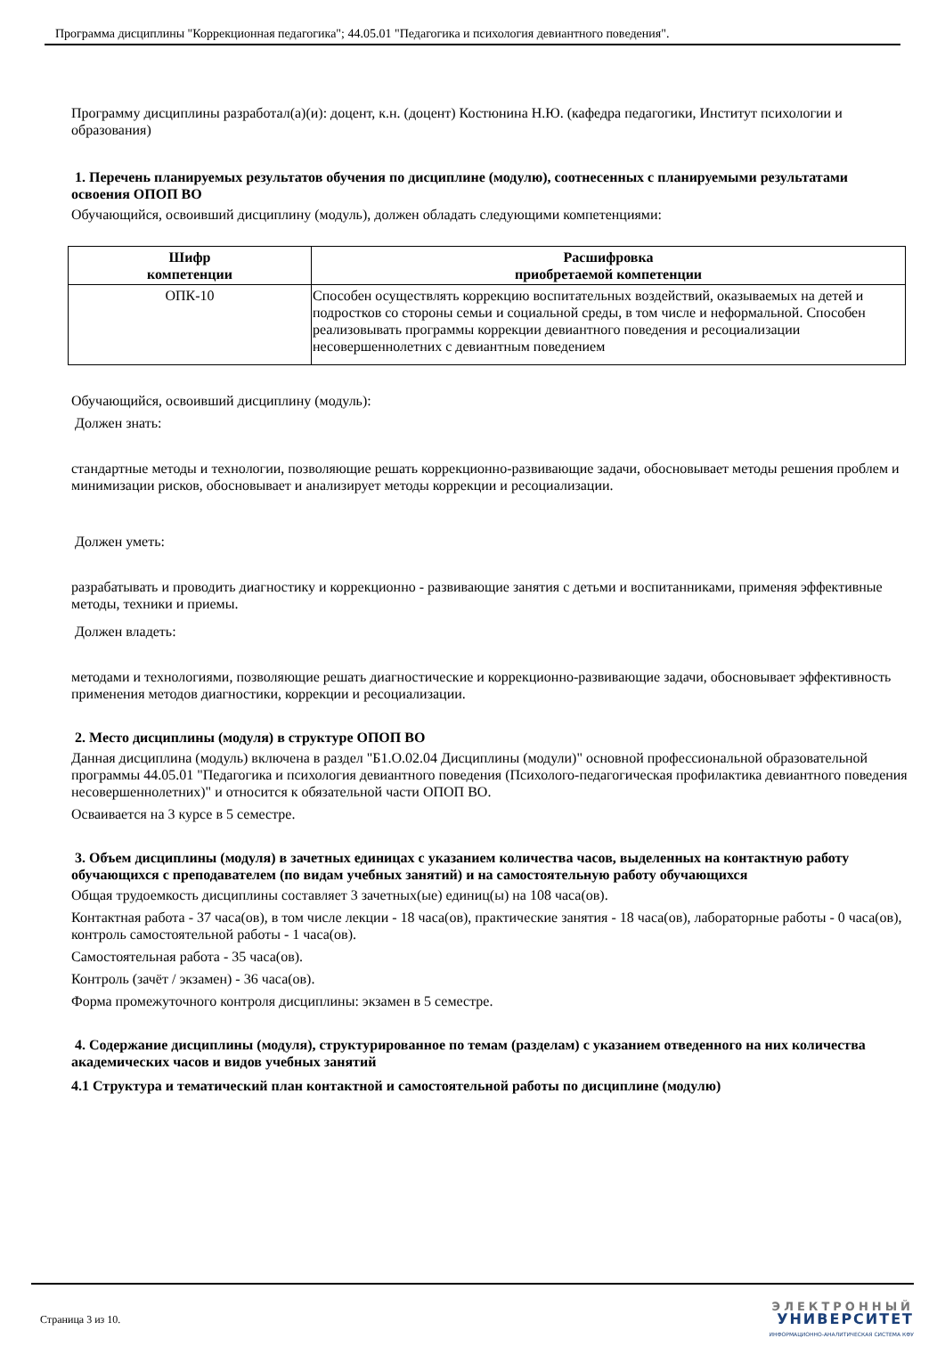Программа дисциплины "Коррекционная педагогика"; 44.05.01 "Педагогика и психология девиантного поведения".
Программу дисциплины разработал(а)(и): доцент, к.н. (доцент) Костюнина Н.Ю. (кафедра педагогики, Институт психологии и образования)
1. Перечень планируемых результатов обучения по дисциплине (модулю), соотнесенных с планируемыми результатами освоения ОПОП ВО
Обучающийся, освоивший дисциплину (модуль), должен обладать следующими компетенциями:
| Шифр компетенции | Расшифровка приобретаемой компетенции |
| --- | --- |
| ОПК-10 | Способен осуществлять коррекцию воспитательных воздействий, оказываемых на детей и подростков со стороны семьи и социальной среды, в том числе и неформальной. Способен реализовывать программы коррекции девиантного поведения и ресоциализации несовершеннолетних с девиантным поведением |
Обучающийся, освоивший дисциплину (модуль):
Должен знать:
стандартные методы и технологии, позволяющие решать коррекционно-развивающие задачи, обосновывает методы решения проблем и минимизации рисков, обосновывает и анализирует методы коррекции и ресоциализации.
Должен уметь:
разрабатывать и проводить диагностику и коррекционно - развивающие занятия с детьми и воспитанниками, применяя эффективные методы, техники и приемы.
Должен владеть:
методами и технологиями, позволяющие решать диагностические и коррекционно-развивающие задачи, обосновывает эффективность применения методов диагностики, коррекции и ресоциализации.
2. Место дисциплины (модуля) в структуре ОПОП ВО
Данная дисциплина (модуль) включена в раздел "Б1.О.02.04 Дисциплины (модули)" основной профессиональной образовательной программы 44.05.01 "Педагогика и психология девиантного поведения (Психолого-педагогическая профилактика девиантного поведения несовершеннолетних)" и относится к обязательной части ОПОП ВО.
Осваивается на 3 курсе в 5 семестре.
3. Объем дисциплины (модуля) в зачетных единицах с указанием количества часов, выделенных на контактную работу обучающихся с преподавателем (по видам учебных занятий) и на самостоятельную работу обучающихся
Общая трудоемкость дисциплины составляет 3 зачетных(ые) единиц(ы) на 108 часа(ов).
Контактная работа - 37 часа(ов), в том числе лекции - 18 часа(ов), практические занятия - 18 часа(ов), лабораторные работы - 0 часа(ов), контроль самостоятельной работы - 1 часа(ов).
Самостоятельная работа - 35 часа(ов).
Контроль (зачёт / экзамен) - 36 часа(ов).
Форма промежуточного контроля дисциплины: экзамен в 5 семестре.
4. Содержание дисциплины (модуля), структурированное по темам (разделам) с указанием отведенного на них количества академических часов и видов учебных занятий
4.1 Структура и тематический план контактной и самостоятельной работы по дисциплине (модулю)
Страница 3 из 10.
ЭЛЕКТРОННЫЙ
УНИВЕРСИТЕТ
ИНФОРМАЦИОННО-АНАЛИТИЧЕСКАЯ СИСТЕМА КФУ